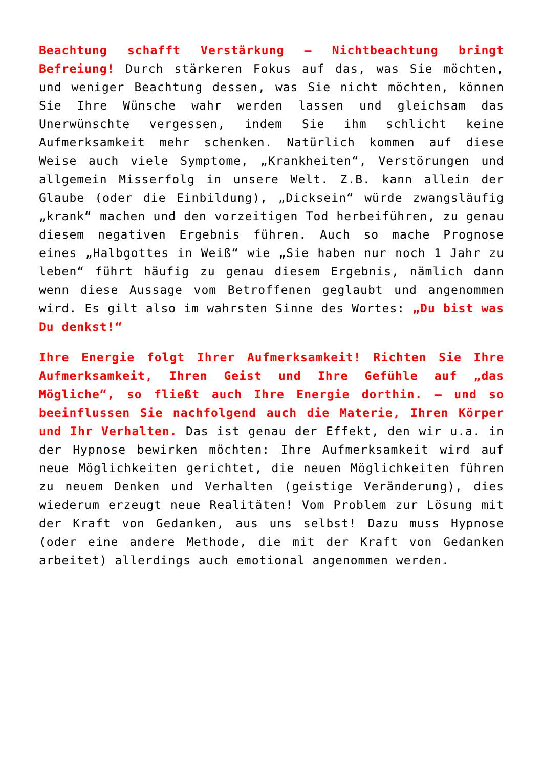Beachtung schafft Verstärkung – Nichtbeachtung bringt Befreiung! Durch stärkeren Fokus auf das, was Sie möchten, und weniger Beachtung dessen, was Sie nicht möchten, können Sie Ihre Wünsche wahr werden lassen und gleichsam das Unerwünschte vergessen, indem Sie ihm schlicht keine Aufmerksamkeit mehr schenken. Natürlich kommen auf diese Weise auch viele Symptome, „Krankheiten“, Verstörungen und allgemein Misserfolg in unsere Welt. Z.B. kann allein der Glaube (oder die Einbildung), „Dicksein“ würde zwangsläufig „krank“ machen und den vorzeitigen Tod herbeiführen, zu genau diesem negativen Ergebnis führen. Auch so mache Prognose eines „Halbgottes in Weiß“ wie „Sie haben nur noch 1 Jahr zu leben“ führt häufig zu genau diesem Ergebnis, nämlich dann wenn diese Aussage vom Betroffenen geglaubt und angenommen wird. Es gilt also im wahrsten Sinne des Wortes: „Du bist was Du denkst!“
Ihre Energie folgt Ihrer Aufmerksamkeit! Richten Sie Ihre Aufmerksamkeit, Ihren Geist und Ihre Gefühle auf „das Mögliche“, so fließt auch Ihre Energie dorthin. – und so beeinflussen Sie nachfolgend auch die Materie, Ihren Körper und Ihr Verhalten. Das ist genau der Effekt, den wir u.a. in der Hypnose bewirken möchten: Ihre Aufmerksamkeit wird auf neue Möglichkeiten gerichtet, die neuen Möglichkeiten führen zu neuem Denken und Verhalten (geistige Veränderung), dies wiederum erzeugt neue Realitäten! Vom Problem zur Lösung mit der Kraft von Gedanken, aus uns selbst! Dazu muss Hypnose (oder eine andere Methode, die mit der Kraft von Gedanken arbeitet) allerdings auch emotional angenommen werden.